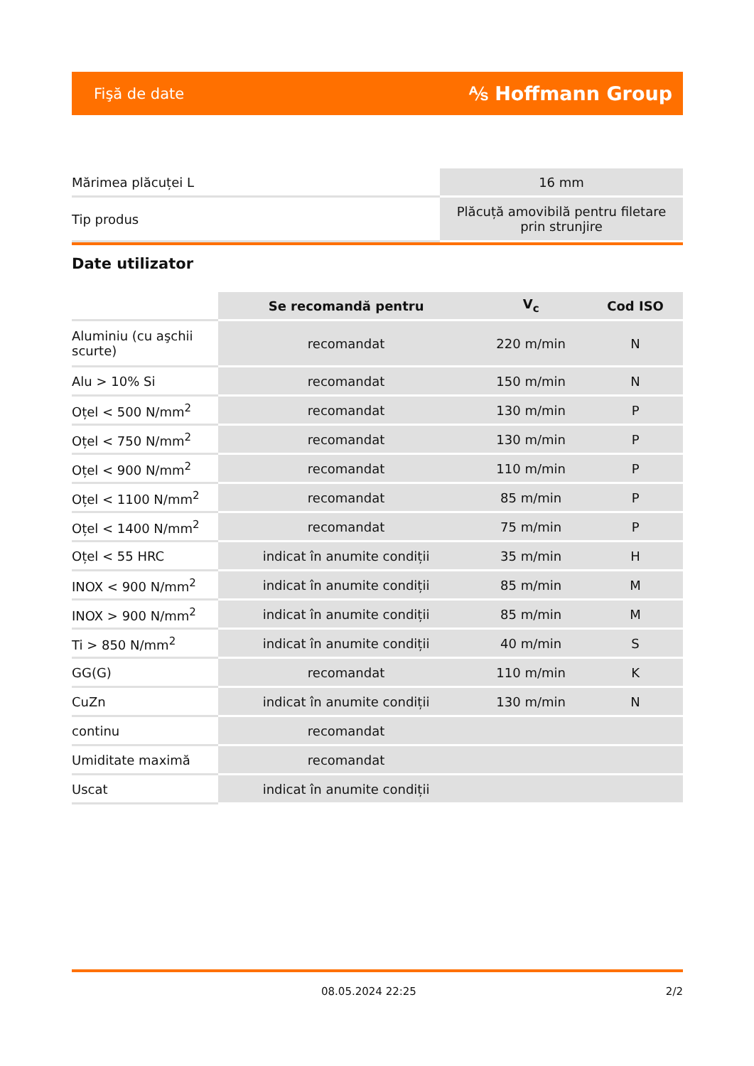Fişă de date ⅍ Hoffmann Group
| Mărimea plăcuței L | 16 mm |
| Tip produs | Plăcuță amovibilă pentru filetare prin strunjire |
Date utilizator
| | Se recomandă pentru | V<sub>c</sub> | Cod ISO |
| --- | --- | --- | --- |
| Aluminiu (cu aşchii scurte) | recomandat | 220 m/min | N |
| Alu > 10% Si | recomandat | 150 m/min | N |
| Oțel < 500 N/mm<sup>2</sup> | recomandat | 130 m/min | P |
| Oțel < 750 N/mm<sup>2</sup> | recomandat | 130 m/min | P |
| Oțel < 900 N/mm<sup>2</sup> | recomandat | 110 m/min | P |
| Oțel < 1100 N/mm<sup>2</sup> | recomandat | 85 m/min | P |
| Oțel < 1400 N/mm<sup>2</sup> | recomandat | 75 m/min | P |
| Oțel < 55 HRC | indicat în anumite condiții | 35 m/min | H |
| INOX < 900 N/mm<sup>2</sup> | indicat în anumite condiții | 85 m/min | M |
| INOX > 900 N/mm<sup>2</sup> | indicat în anumite condiții | 85 m/min | M |
| Ti > 850 N/mm<sup>2</sup> | indicat în anumite condiții | 40 m/min | S |
| GG(G) | recomandat | 110 m/min | K |
| CuZn | indicat în anumite condiții | 130 m/min | N |
| continu | recomandat | | |
| Umiditate maximă | recomandat | | |
| Uscat | indicat în anumite condiții | | |
08.05.2024 22:25 2/2